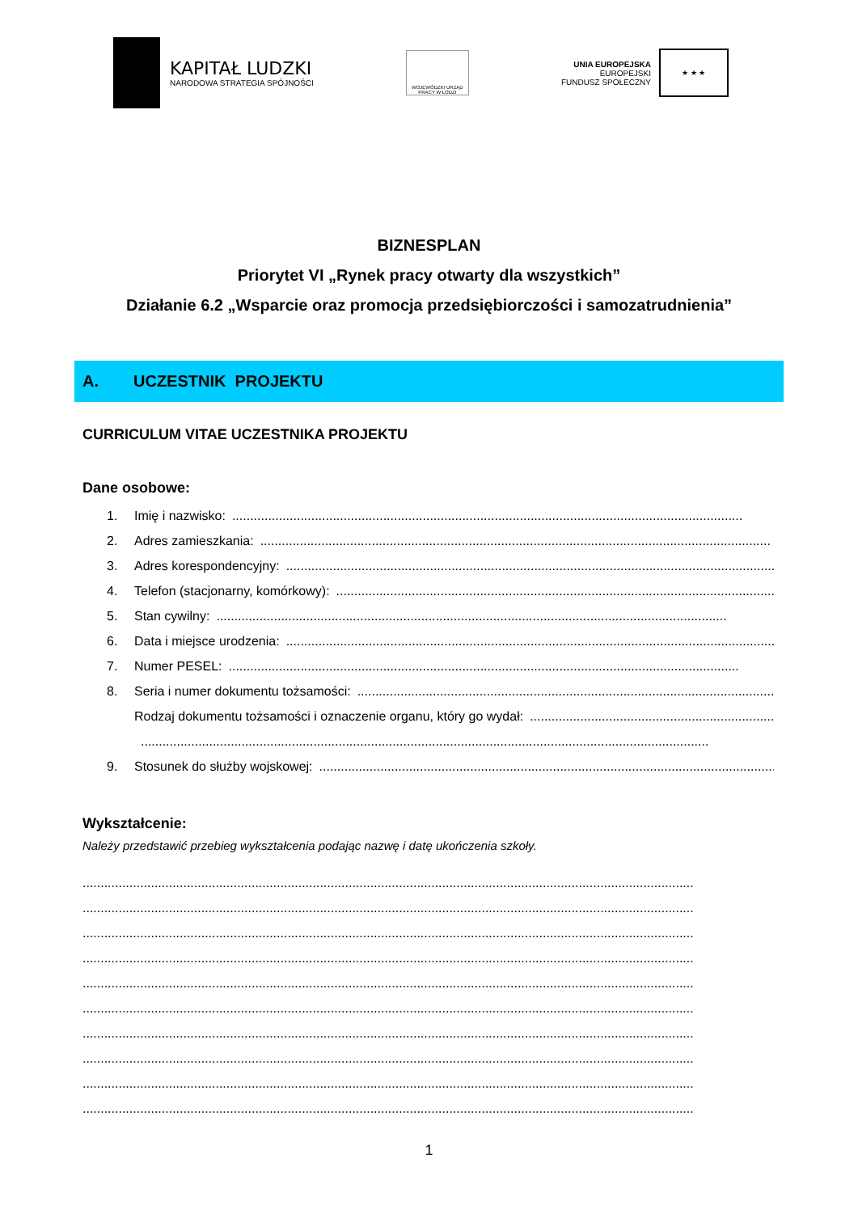KAPITAŁ LUDZKI
NARODOWA STRATEGIA SPÓJNOŚCI
WOJEWÓDZKI URZĄD PRACY W ŁODZI
UNIA EUROPEJSKA
EUROPEJSKI
FUNDUSZ SPOŁECZNY
★ ★ ★
BIZNESPLAN
Priorytet VI „Rynek pracy otwarty dla wszystkich”
Działanie 6.2 „Wsparcie oraz promocja przedsiębiorczości i samozatrudnienia”
A. UCZESTNIK PROJEKTU
CURRICULUM VITAE UCZESTNIKA PROJEKTU
Dane osobowe:
1. Imię i nazwisko:..............................................................................................................................................
2. Adres zamieszkania:..............................................................................................................................................
3. Adres korespondencyjny:..............................................................................................................................................
4. Telefon (stacjonarny, komórkowy):..............................................................................................................................................
5. Stan cywilny:..............................................................................................................................................
6. Data i miejsce urodzenia:..............................................................................................................................................
7. Numer PESEL:..............................................................................................................................................
8. Seria i numer dokumentu tożsamości:..............................................................................................................................................
Rodzaj dokumentu tożsamości i oznaczenie organu, który go wydał:..............................................................................................................................................
..............................................................................................................................................................
9. Stosunek do służby wojskowej:..............................................................................................................................................
Wykształcenie:
Należy przedstawić przebieg wykształcenia podając nazwę i datę ukończenia szkoły.
..........................................................................................................................................................................
..........................................................................................................................................................................
..........................................................................................................................................................................
..........................................................................................................................................................................
..........................................................................................................................................................................
..........................................................................................................................................................................
..........................................................................................................................................................................
..........................................................................................................................................................................
..........................................................................................................................................................................
..........................................................................................................................................................................
1